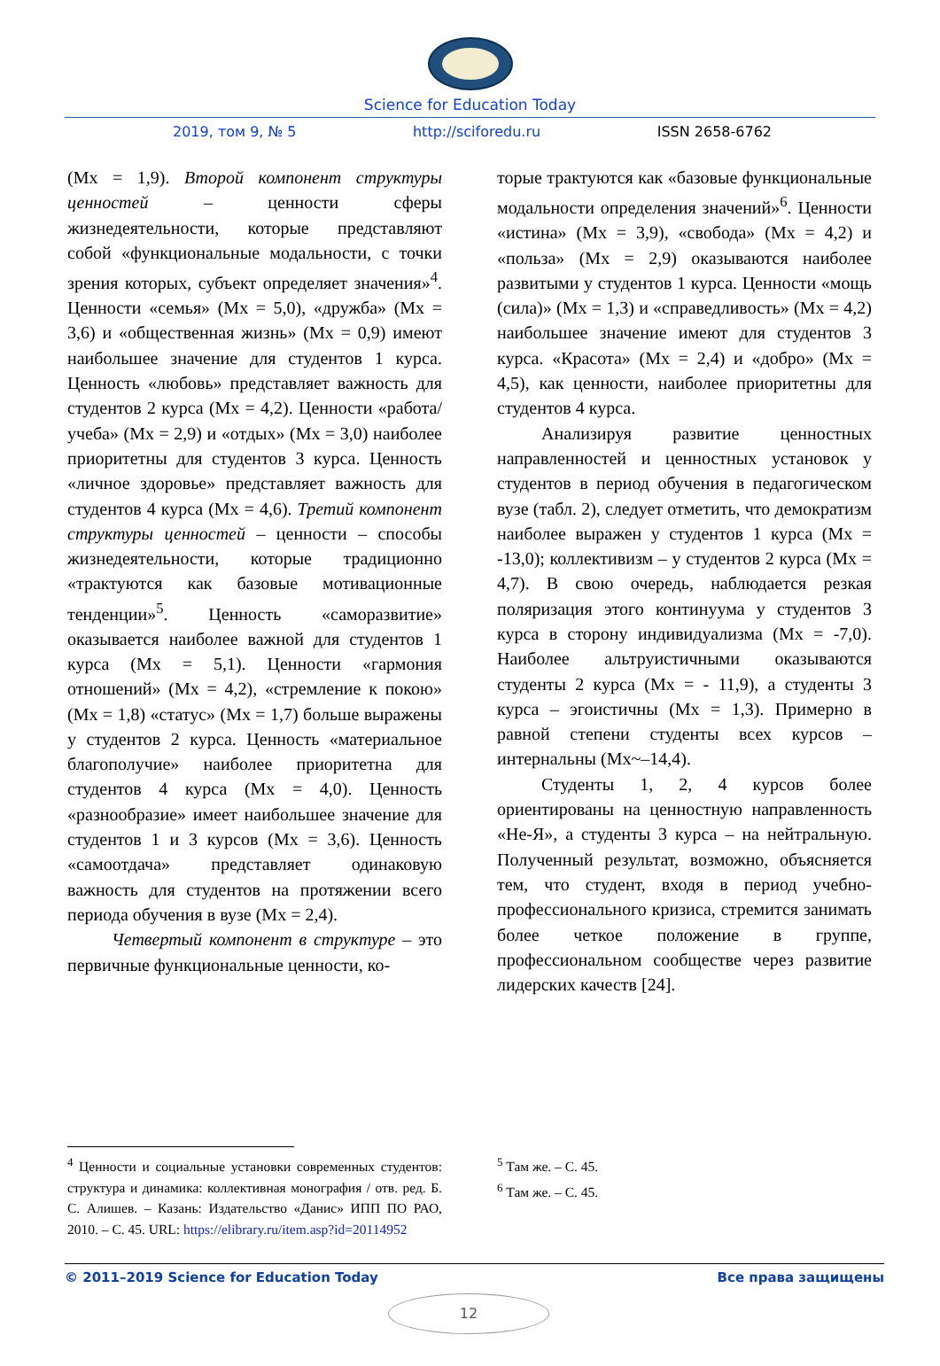Science for Education Today
2019, том 9, № 5 http://sciforedu.ru ISSN 2658-6762
(Mx = 1,9). Второй компонент структуры ценностей – ценности сферы жизнедеятельности, которые представляют собой «функциональные модальности, с точки зрения которых, субъект определяет значения»<sup>4</sup>. Ценности «семья» (Mx = 5,0), «дружба» (Mx = 3,6) и «общественная жизнь» (Mx = 0,9) имеют наибольшее значение для студентов 1 курса. Ценность «любовь» представляет важность для студентов 2 курса (Mx = 4,2). Ценности «работа/учеба» (Mx = 2,9) и «отдых» (Mx = 3,0) наиболее приоритетны для студентов 3 курса. Ценность «личное здоровье» представляет важность для студентов 4 курса (Mx = 4,6). Третий компонент структуры ценностей – ценности – способы жизнедеятельности, которые традиционно «трактуются как базовые мотивационные тенденции»<sup>5</sup>. Ценность «саморазвитие» оказывается наиболее важной для студентов 1 курса (Mx = 5,1). Ценности «гармония отношений» (Mx = 4,2), «стремление к покою» (Mx = 1,8) «статус» (Mx = 1,7) больше выражены у студентов 2 курса. Ценность «материальное благополучие» наиболее приоритетна для студентов 4 курса (Mx = 4,0). Ценность «разнообразие» имеет наибольшее значение для студентов 1 и 3 курсов (Mx = 3,6). Ценность «самоотдача» представляет одинаковую важность для студентов на протяжении всего периода обучения в вузе (Mx = 2,4).
Четвертый компонент в структуре – это первичные функциональные ценности, ко-
торые трактуются как «базовые функциональные модальности определения значений»<sup>6</sup>. Ценности «истина» (Mx = 3,9), «свобода» (Mx = 4,2) и «польза» (Mx = 2,9) оказываются наиболее развитыми у студентов 1 курса. Ценности «мощь (сила)» (Mx = 1,3) и «справедливость» (Mx = 4,2) наибольшее значение имеют для студентов 3 курса. «Красота» (Mx = 2,4) и «добро» (Mx = 4,5), как ценности, наиболее приоритетны для студентов 4 курса.
Анализируя развитие ценностных направленностей и ценностных установок у студентов в период обучения в педагогическом вузе (табл. 2), следует отметить, что демократизм наиболее выражен у студентов 1 курса (Mx = -13,0); коллективизм – у студентов 2 курса (Mx = 4,7). В свою очередь, наблюдается резкая поляризация этого континуума у студентов 3 курса в сторону индивидуализма (Mx = -7,0). Наиболее альтруистичными оказываются студенты 2 курса (Mx = - 11,9), а студенты 3 курса – эгоистичны (Mx = 1,3). Примерно в равной степени студенты всех курсов – интернальны (Mx~–14,4).
Студенты 1, 2, 4 курсов более ориентированы на ценностную направленность «Не-Я», а студенты 3 курса – на нейтральную. Полученный результат, возможно, объясняется тем, что студент, входя в период учебно-профессионального кризиса, стремится занимать более четкое положение в группе, профессиональном сообществе через развитие лидерских качеств [24].
<sup>4</sup> Ценности и социальные установки современных студентов: структура и динамика: коллективная монография / отв. ред. Б. С. Алишев. – Казань: Издательство «Данис» ИПП ПО РАО, 2010. – С. 45. URL: https://elibrary.ru/item.asp?id=20114952
<sup>5</sup> Там же. – С. 45.
<sup>6</sup> Там же. – С. 45.
© 2011–2019 Science for Education Today Все права защищены
12